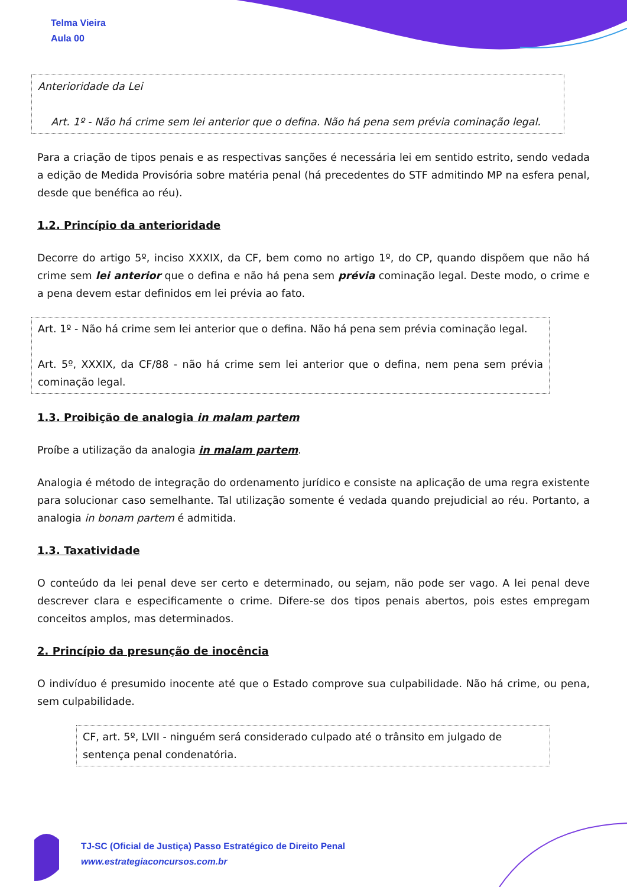Telma Vieira
Aula 00
Anterioridade da Lei
Art. 1º - Não há crime sem lei anterior que o defina. Não há pena sem prévia cominação legal.
Para a criação de tipos penais e as respectivas sanções é necessária lei em sentido estrito, sendo vedada a edição de Medida Provisória sobre matéria penal (há precedentes do STF admitindo MP na esfera penal, desde que benéfica ao réu).
1.2. Princípio da anterioridade
Decorre do artigo 5º, inciso XXXIX, da CF, bem como no artigo 1º, do CP, quando dispõem que não há crime sem lei anterior que o defina e não há pena sem prévia cominação legal. Deste modo, o crime e a pena devem estar definidos em lei prévia ao fato.
Art. 1º - Não há crime sem lei anterior que o defina. Não há pena sem prévia cominação legal.
Art. 5º, XXXIX, da CF/88 - não há crime sem lei anterior que o defina, nem pena sem prévia cominação legal.
1.3. Proibição de analogia in malam partem
Proíbe a utilização da analogia in malam partem.
Analogia é método de integração do ordenamento jurídico e consiste na aplicação de uma regra existente para solucionar caso semelhante. Tal utilização somente é vedada quando prejudicial ao réu. Portanto, a analogia in bonam partem é admitida.
1.3. Taxatividade
O conteúdo da lei penal deve ser certo e determinado, ou sejam, não pode ser vago. A lei penal deve descrever clara e especificamente o crime. Difere-se dos tipos penais abertos, pois estes empregam conceitos amplos, mas determinados.
2. Princípio da presunção de inocência
O indivíduo é presumido inocente até que o Estado comprove sua culpabilidade. Não há crime, ou pena, sem culpabilidade.
CF, art. 5º, LVII - ninguém será considerado culpado até o trânsito em julgado de sentença penal condenatória.
TJ-SC (Oficial de Justiça) Passo Estratégico de Direito Penal
www.estrategiaconcursos.com.br